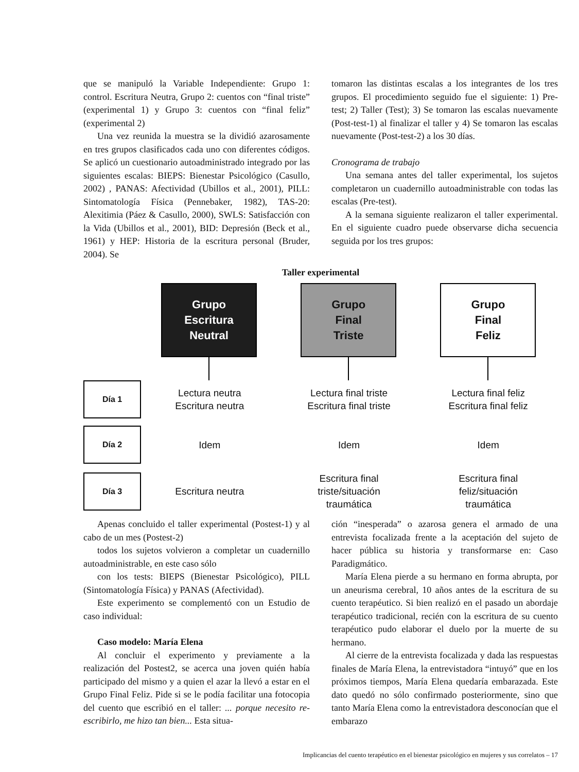que se manipuló la Variable Independiente: Grupo 1: control. Escritura Neutra, Grupo 2: cuentos con “final triste” (experimental 1) y Grupo 3: cuentos con “final feliz” (experimental 2)
Una vez reunida la muestra se la dividió azarosamente en tres grupos clasificados cada uno con diferentes códigos. Se aplicó un cuestionario autoadministrado integrado por las siguientes escalas: BIEPS: Bienestar Psicológico (Casullo, 2002) , PANAS: Afectividad (Ubillos et al., 2001), PILL: Sintomatología Física (Pennebaker, 1982), TAS-20: Alexitimia (Páez & Casullo, 2000), SWLS: Satisfacción con la Vida (Ubillos et al., 2001), BID: Depresión (Beck et al., 1961) y HEP: Historia de la escritura personal (Bruder, 2004). Se
tomaron las distintas escalas a los integrantes de los tres grupos. El procedimiento seguido fue el siguiente: 1) Pre-test; 2) Taller (Test); 3) Se tomaron las escalas nuevamente (Post-test-1) al finalizar el taller y 4) Se tomaron las escalas nuevamente (Post-test-2) a los 30 días.
Cronograma de trabajo
Una semana antes del taller experimental, los sujetos completaron un cuadernillo autoadministrable con todas las escalas (Pre-test).
A la semana siguiente realizaron el taller experimental. En el siguiente cuadro puede observarse dicha secuencia seguida por los tres grupos:
Taller experimental
Grupo
Escritura
Neutral
Grupo
Final
Triste
Grupo
Final
Feliz
Día 1
Lectura neutra
Escritura neutra
Lectura final triste
Escritura final triste
Lectura final feliz
Escritura final feliz
Día 2
Idem Idem Idem
Día 3
Escritura neutra
Escritura final
triste/situación
traumática
Escritura final
feliz/situación
traumática
Apenas concluido el taller experimental (Postest-1) y al cabo de un mes (Postest-2)
todos los sujetos volvieron a completar un cuadernillo autoadministrable, en este caso sólo
con los tests: BIEPS (Bienestar Psicológico), PILL (Sintomatología Física) y PANAS (Afectividad).
Este experimento se complementó con un Estudio de caso individual:
Caso modelo: María Elena
Al concluir el experimento y previamente a la realización del Postest2, se acerca una joven quién había participado del mismo y a quien el azar la llevó a estar en el Grupo Final Feliz. Pide si se le podía facilitar una fotocopia del cuento que escribió en el taller: ... porque necesito re-escribirlo, me hizo tan bien... Esta situa-
ción “inesperada” o azarosa genera el armado de una entrevista focalizada frente a la aceptación del sujeto de hacer pública su historia y transformarse en: Caso Paradigmático.
María Elena pierde a su hermano en forma abrupta, por un aneurisma cerebral, 10 años antes de la escritura de su cuento terapéutico. Si bien realizó en el pasado un abordaje terapéutico tradicional, recién con la escritura de su cuento terapéutico pudo elaborar el duelo por la muerte de su hermano.
Al cierre de la entrevista focalizada y dada las respuestas finales de María Elena, la entrevistadora “intuyó” que en los próximos tiempos, María Elena quedaría embarazada. Este dato quedó no sólo confirmado posteriormente, sino que tanto María Elena como la entrevistadora desconocían que el embarazo
Implicancias del cuento terapéutico en el bienestar psicológico en mujeres y sus correlatos – 17